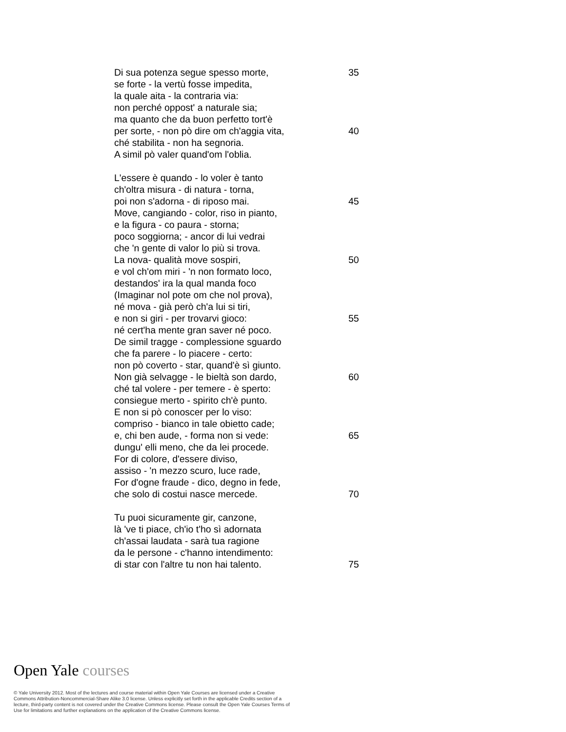Di sua potenza segue spesso morte, 35
se forte - la vertù fosse impedita,
la quale aita - la contraria via:
non perché oppost' a naturale sia;
ma quanto che da buon perfetto tort'è
per sorte, - non pò dire om ch'aggia vita,
40
ché stabilita - non ha segnoria.
A simil pò valer quand'om l'oblia.
L'essere è quando - lo voler è tanto
ch'oltra misura - di natura - torna,
poi non s'adorna - di riposo mai. 45
Move, cangiando - color, riso in pianto,
e la figura - co paura - storna;
poco soggiorna; - ancor di lui vedrai
che 'n gente di valor lo più si trova.
La nova- qualità move sospiri, 50
e vol ch'om miri - 'n non formato loco,
destandos' ira la qual manda foco
(Imaginar nol pote om che nol prova),
né mova - già però ch'a lui si tiri,
e non si giri - per trovarvi gioco: 55
né cert'ha mente gran saver né poco.
De simil tragge - complessione sguardo
che fa parere - lo piacere - certo:
non pò coverto - star, quand'è sì giunto.
Non già selvagge - le bieltà son dardo, 60
ché tal volere - per temere - è sperto:
consiegue merto - spirito ch'è punto.
E non si pò conoscer per lo viso:
compriso - bianco in tale obietto cade;
e, chi ben aude, - forma non si vede: 65
dungu' elli meno, che da lei procede.
For di colore, d'essere diviso,
assiso - 'n mezzo scuro, luce rade,
For d'ogne fraude - dico, degno in fede,
che solo di costui nasce mercede. 70
Tu puoi sicuramente gir, canzone,
là 've ti piace, ch'io t'ho sì adornata
ch'assai laudata - sarà tua ragione
da le persone - c'hanno intendimento:
di star con l'altre tu non hai talento. 75
Open Yale courses
© Yale University 2012. Most of the lectures and course material within Open Yale Courses are licensed under a Creative Commons Attribution-Noncommercial-Share Alike 3.0 license. Unless explicitly set forth in the applicable Credits section of a lecture, third-party content is not covered under the Creative Commons license. Please consult the Open Yale Courses Terms of Use for limitations and further explanations on the application of the Creative Commons license.